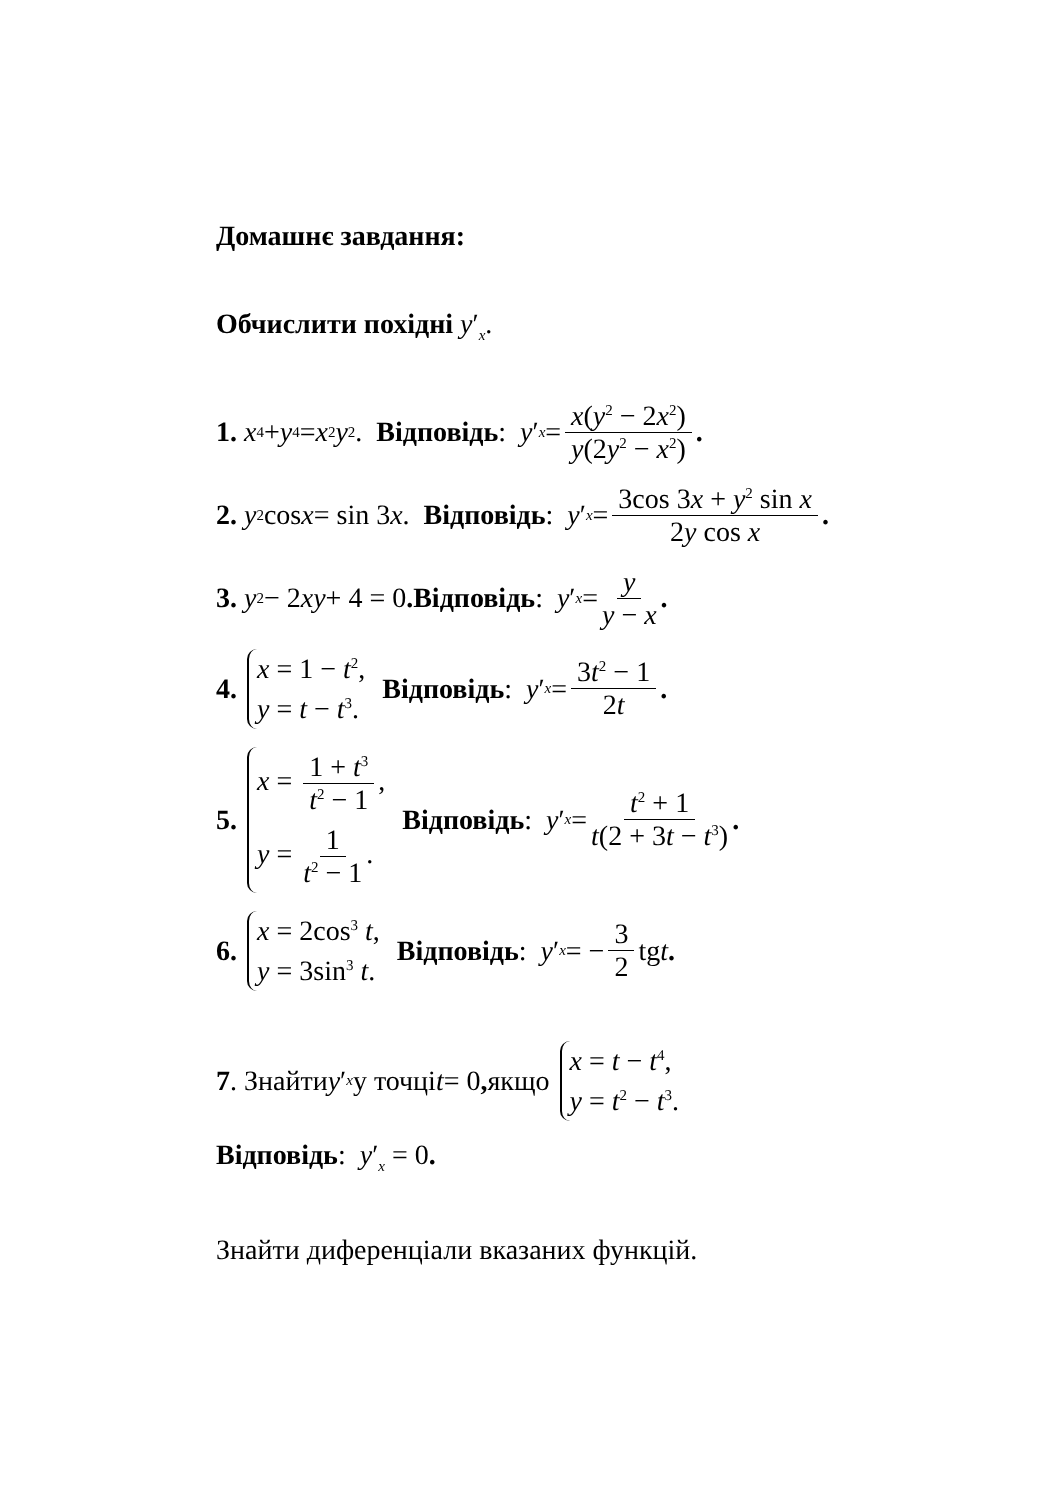Домашнє завдання:
Обчислити похідні y′<sub>x</sub>.
1. x<sup>4</sup> + y<sup>4</sup> = x<sup>2</sup> y<sup>2</sup>. Відповідь: y ′<sub>x</sub> = x(y<sup>2</sup> − 2x<sup>2</sup>) y(2y<sup>2</sup> − x<sup>2</sup>).
2. y<sup>2</sup> cos x = sin 3 x. Відповідь: y ′<sub>x</sub> = 3cos 3x + y<sup>2</sup> sin x 2y cos x.
3. y<sup>2</sup> − 2 xy + 4 = 0. Відповідь: y ′<sub>x</sub> = y y − x.
4.
x = 1 − t<sup>2</sup>,
y = t − t<sup>3</sup>.
Відповідь: y ′<sub>x</sub> = 3t<sup>2</sup> − 1 2t.
5.
x = 1 + t<sup>3</sup> t<sup>2</sup> − 1,
y = 1 t<sup>2</sup> − 1.
Відповідь: y ′<sub>x</sub> = t<sup>2</sup> + 1 t(2 + 3t − t<sup>3</sup>).
6.
x = 2cos<sup>3</sup> t,
y = 3sin<sup>3</sup> t.
Відповідь: y ′<sub>x</sub> = − 3 2 tg t.
7. Знайти y ′<sub>x</sub> у точці t = 0, якщо
x = t − t<sup>4</sup>,
y = t<sup>2</sup> − t<sup>3</sup>.
Відповідь: y′<sub>x</sub> = 0.
Знайти диференціали вказаних функцій.